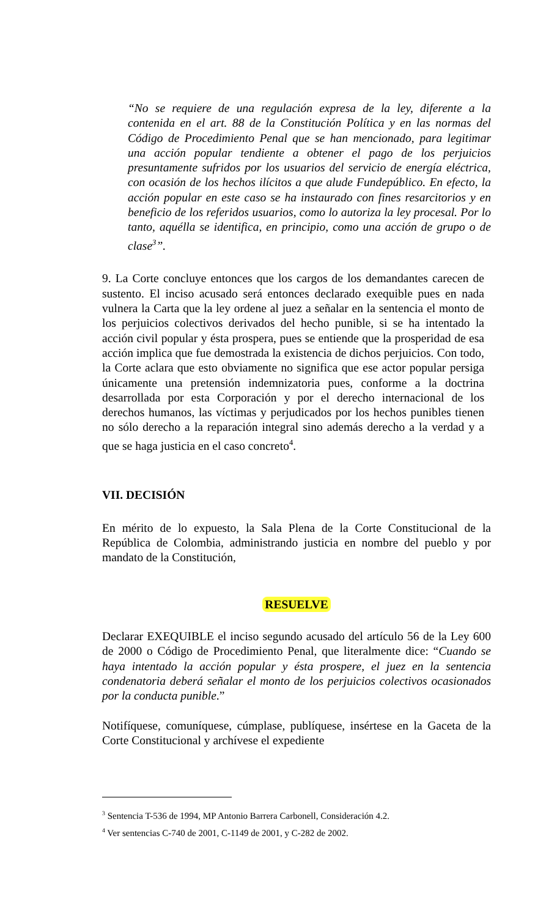“No se requiere de una regulación expresa de la ley, diferente a la contenida en el art. 88 de la Constitución Política y en las normas del Código de Procedimiento Penal que se han mencionado, para legitimar una acción popular tendiente a obtener el pago de los perjuicios presuntamente sufridos por los usuarios del servicio de energía eléctrica, con ocasión de los hechos ilícitos a que alude Fundepúblico. En efecto, la acción popular en este caso se ha instaurado con fines resarcitorios y en beneficio de los referidos usuarios, como lo autoriza la ley procesal. Por lo tanto, aquélla se identifica, en principio, como una acción de grupo o de clase<sup>3</sup>”.
9. La Corte concluye entonces que los cargos de los demandantes carecen de sustento. El inciso acusado será entonces declarado exequible pues en nada vulnera la Carta que la ley ordene al juez a señalar en la sentencia el monto de los perjuicios colectivos derivados del hecho punible, si se ha intentado la acción civil popular y ésta prospera, pues se entiende que la prosperidad de esa acción implica que fue demostrada la existencia de dichos perjuicios. Con todo, la Corte aclara que esto obviamente no significa que ese actor popular persiga únicamente una pretensión indemnizatoria pues, conforme a la doctrina desarrollada por esta Corporación y por el derecho internacional de los derechos humanos, las víctimas y perjudicados por los hechos punibles tienen no sólo derecho a la reparación integral sino además derecho a la verdad y a que se haga justicia en el caso concreto<sup>4</sup>.
VII. DECISIÓN
En mérito de lo expuesto, la Sala Plena de la Corte Constitucional de la República de Colombia, administrando justicia en nombre del pueblo y por mandato de la Constitución,
RESUELVE
Declarar EXEQUIBLE el inciso segundo acusado del artículo 56 de la Ley 600 de 2000 o Código de Procedimiento Penal, que literalmente dice: “Cuando se haya intentado la acción popular y ésta prospere, el juez en la sentencia condenatoria deberá señalar el monto de los perjuicios colectivos ocasionados por la conducta punible.”
Notifíquese, comuníquese, cúmplase, publíquese, insértese en la Gaceta de la Corte Constitucional y archívese el expediente
<sup>3</sup> Sentencia T-536 de 1994, MP Antonio Barrera Carbonell, Consideración 4.2.
<sup>4</sup> Ver sentencias C-740 de 2001, C-1149 de 2001, y C-282 de 2002.